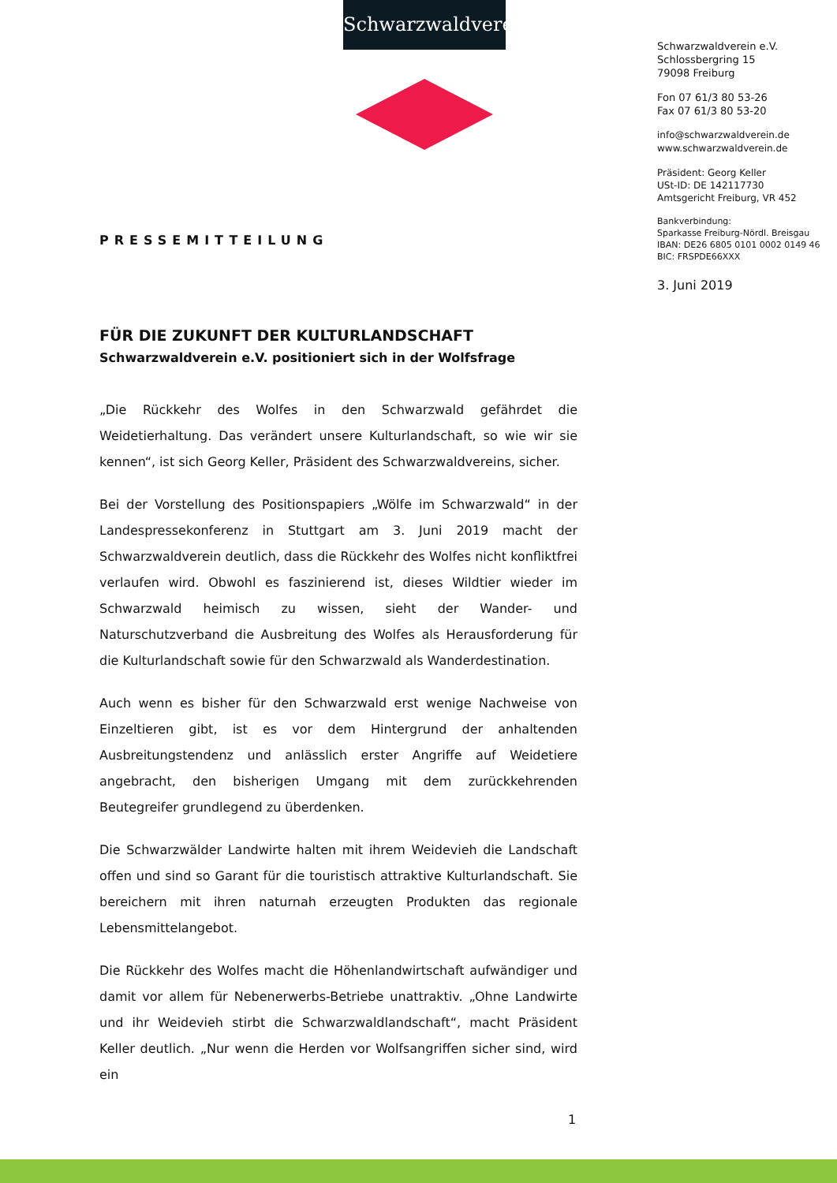Schwarzwaldverein
Schwarzwaldverein e.V.
Schlossbergring 15
79098 Freiburg
Fon 07 61/3 80 53-26
Fax 07 61/3 80 53-20
info@schwarzwaldverein.de
www.schwarzwaldverein.de
Präsident: Georg Keller
USt-ID: DE 142117730
Amtsgericht Freiburg, VR 452
Bankverbindung:
Sparkasse Freiburg-Nördl. Breisgau
IBAN: DE26 6805 0101 0002 0149 46
BIC: FRSPDE66XXX
3. Juni 2019
PRESSEMITTEILUNG
FÜR DIE ZUKUNFT DER KULTURLANDSCHAFT
Schwarzwaldverein e.V. positioniert sich in der Wolfsfrage
„Die Rückkehr des Wolfes in den Schwarzwald gefährdet die Weidetierhaltung. Das verändert unsere Kulturlandschaft, so wie wir sie kennen“, ist sich Georg Keller, Präsident des Schwarzwaldvereins, sicher.
Bei der Vorstellung des Positionspapiers „Wölfe im Schwarzwald“ in der Landespressekonferenz in Stuttgart am 3. Juni 2019 macht der Schwarzwaldverein deutlich, dass die Rückkehr des Wolfes nicht konfliktfrei verlaufen wird. Obwohl es faszinierend ist, dieses Wildtier wieder im Schwarzwald heimisch zu wissen, sieht der Wander- und Naturschutzverband die Ausbreitung des Wolfes als Herausforderung für die Kulturlandschaft sowie für den Schwarzwald als Wanderdestination.
Auch wenn es bisher für den Schwarzwald erst wenige Nachweise von Einzeltieren gibt, ist es vor dem Hintergrund der anhaltenden Ausbreitungstendenz und anlässlich erster Angriffe auf Weidetiere angebracht, den bisherigen Umgang mit dem zurückkehrenden Beutegreifer grundlegend zu überdenken.
Die Schwarzwälder Landwirte halten mit ihrem Weidevieh die Landschaft offen und sind so Garant für die touristisch attraktive Kulturlandschaft. Sie bereichern mit ihren naturnah erzeugten Produkten das regionale Lebensmittelangebot.
Die Rückkehr des Wolfes macht die Höhenlandwirtschaft aufwändiger und damit vor allem für Nebenerwerbs-Betriebe unattraktiv. „Ohne Landwirte und ihr Weidevieh stirbt die Schwarzwaldlandschaft“, macht Präsident Keller deutlich. „Nur wenn die Herden vor Wolfsangriffen sicher sind, wird ein
1